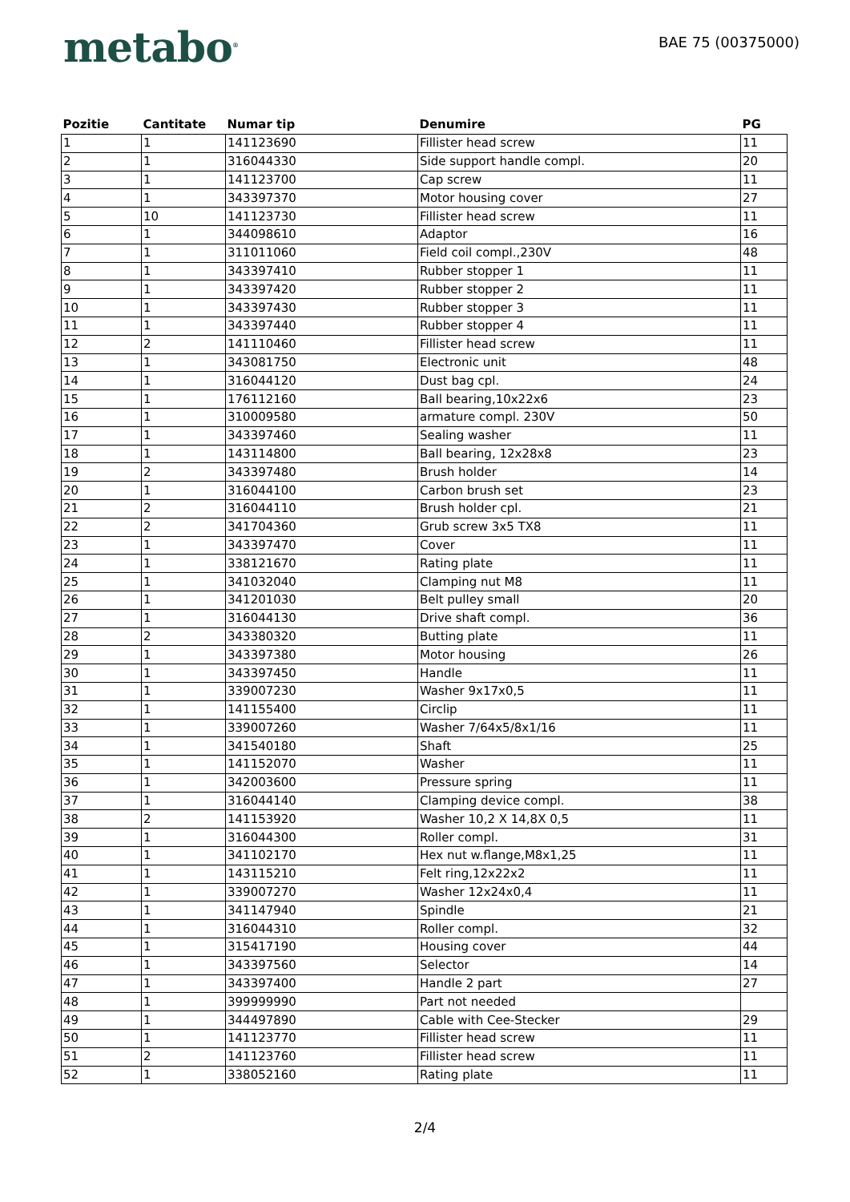metabo<sup>®</sup>
BAE 75 (00375000)
| Pozitie | Cantitate | Numar tip | Denumire | PG |
| --- | --- | --- | --- | --- |
| 1 | 1 | 141123690 | Fillister head screw | 11 |
| 2 | 1 | 316044330 | Side support handle compl. | 20 |
| 3 | 1 | 141123700 | Cap screw | 11 |
| 4 | 1 | 343397370 | Motor housing cover | 27 |
| 5 | 10 | 141123730 | Fillister head screw | 11 |
| 6 | 1 | 344098610 | Adaptor | 16 |
| 7 | 1 | 311011060 | Field coil compl.,230V | 48 |
| 8 | 1 | 343397410 | Rubber stopper 1 | 11 |
| 9 | 1 | 343397420 | Rubber stopper 2 | 11 |
| 10 | 1 | 343397430 | Rubber stopper 3 | 11 |
| 11 | 1 | 343397440 | Rubber stopper 4 | 11 |
| 12 | 2 | 141110460 | Fillister head screw | 11 |
| 13 | 1 | 343081750 | Electronic unit | 48 |
| 14 | 1 | 316044120 | Dust bag cpl. | 24 |
| 15 | 1 | 176112160 | Ball bearing,10x22x6 | 23 |
| 16 | 1 | 310009580 | armature compl. 230V | 50 |
| 17 | 1 | 343397460 | Sealing washer | 11 |
| 18 | 1 | 143114800 | Ball bearing, 12x28x8 | 23 |
| 19 | 2 | 343397480 | Brush holder | 14 |
| 20 | 1 | 316044100 | Carbon brush set | 23 |
| 21 | 2 | 316044110 | Brush holder cpl. | 21 |
| 22 | 2 | 341704360 | Grub screw 3x5 TX8 | 11 |
| 23 | 1 | 343397470 | Cover | 11 |
| 24 | 1 | 338121670 | Rating plate | 11 |
| 25 | 1 | 341032040 | Clamping nut M8 | 11 |
| 26 | 1 | 341201030 | Belt pulley small | 20 |
| 27 | 1 | 316044130 | Drive shaft compl. | 36 |
| 28 | 2 | 343380320 | Butting plate | 11 |
| 29 | 1 | 343397380 | Motor housing | 26 |
| 30 | 1 | 343397450 | Handle | 11 |
| 31 | 1 | 339007230 | Washer 9x17x0,5 | 11 |
| 32 | 1 | 141155400 | Circlip | 11 |
| 33 | 1 | 339007260 | Washer 7/64x5/8x1/16 | 11 |
| 34 | 1 | 341540180 | Shaft | 25 |
| 35 | 1 | 141152070 | Washer | 11 |
| 36 | 1 | 342003600 | Pressure spring | 11 |
| 37 | 1 | 316044140 | Clamping device compl. | 38 |
| 38 | 2 | 141153920 | Washer 10,2 X 14,8X 0,5 | 11 |
| 39 | 1 | 316044300 | Roller compl. | 31 |
| 40 | 1 | 341102170 | Hex nut w.flange,M8x1,25 | 11 |
| 41 | 1 | 143115210 | Felt ring,12x22x2 | 11 |
| 42 | 1 | 339007270 | Washer 12x24x0,4 | 11 |
| 43 | 1 | 341147940 | Spindle | 21 |
| 44 | 1 | 316044310 | Roller compl. | 32 |
| 45 | 1 | 315417190 | Housing cover | 44 |
| 46 | 1 | 343397560 | Selector | 14 |
| 47 | 1 | 343397400 | Handle 2 part | 27 |
| 48 | 1 | 399999990 | Part not needed | |
| 49 | 1 | 344497890 | Cable with Cee-Stecker | 29 |
| 50 | 1 | 141123770 | Fillister head screw | 11 |
| 51 | 2 | 141123760 | Fillister head screw | 11 |
| 52 | 1 | 338052160 | Rating plate | 11 |
2/4